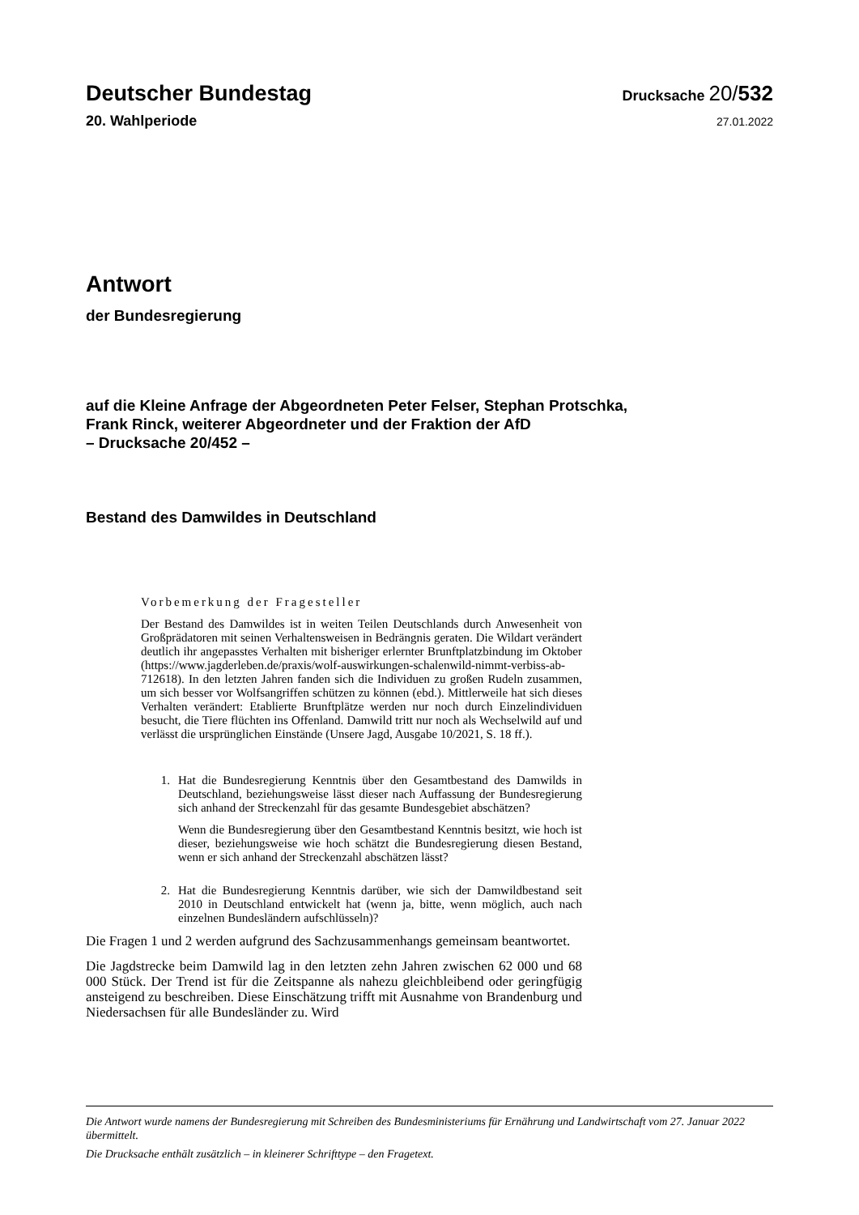Deutscher Bundestag
Drucksache 20/532
20. Wahlperiode
27.01.2022
Antwort
der Bundesregierung
auf die Kleine Anfrage der Abgeordneten Peter Felser, Stephan Protschka,
Frank Rinck, weiterer Abgeordneter und der Fraktion der AfD
– Drucksache 20/452 –
Bestand des Damwildes in Deutschland
Vorbemerkung der Fragesteller
Der Bestand des Damwildes ist in weiten Teilen Deutschlands durch Anwesenheit von Großprädatoren mit seinen Verhaltensweisen in Bedrängnis geraten. Die Wildart verändert deutlich ihr angepasstes Verhalten mit bisheriger erlernter Brunftplatzbindung im Oktober (https://www.jagderleben.de/praxis/wolf-auswirkungen-schalenwild-nimmt-verbiss-ab-712618). In den letzten Jahren fanden sich die Individuen zu großen Rudeln zusammen, um sich besser vor Wolfsangriffen schützen zu können (ebd.). Mittlerweile hat sich dieses Verhalten verändert: Etablierte Brunftplätze werden nur noch durch Einzelindividuen besucht, die Tiere flüchten ins Offenland. Damwild tritt nur noch als Wechselwild auf und verlässt die ursprünglichen Einstände (Unsere Jagd, Ausgabe 10/2021, S. 18 ff.).
1. Hat die Bundesregierung Kenntnis über den Gesamtbestand des Damwilds in Deutschland, beziehungsweise lässt dieser nach Auffassung der Bundesregierung sich anhand der Streckenzahl für das gesamte Bundesgebiet abschätzen?
Wenn die Bundesregierung über den Gesamtbestand Kenntnis besitzt, wie hoch ist dieser, beziehungsweise wie hoch schätzt die Bundesregierung diesen Bestand, wenn er sich anhand der Streckenzahl abschätzen lässt?
2. Hat die Bundesregierung Kenntnis darüber, wie sich der Damwildbestand seit 2010 in Deutschland entwickelt hat (wenn ja, bitte, wenn möglich, auch nach einzelnen Bundesländern aufschlüsseln)?
Die Fragen 1 und 2 werden aufgrund des Sachzusammenhangs gemeinsam beantwortet.
Die Jagdstrecke beim Damwild lag in den letzten zehn Jahren zwischen 62 000 und 68 000 Stück. Der Trend ist für die Zeitspanne als nahezu gleichbleibend oder geringfügig ansteigend zu beschreiben. Diese Einschätzung trifft mit Ausnahme von Brandenburg und Niedersachsen für alle Bundesländer zu. Wird
Die Antwort wurde namens der Bundesregierung mit Schreiben des Bundesministeriums für Ernährung und Landwirtschaft vom 27. Januar 2022 übermittelt.
Die Drucksache enthält zusätzlich – in kleinerer Schrifttype – den Fragetext.